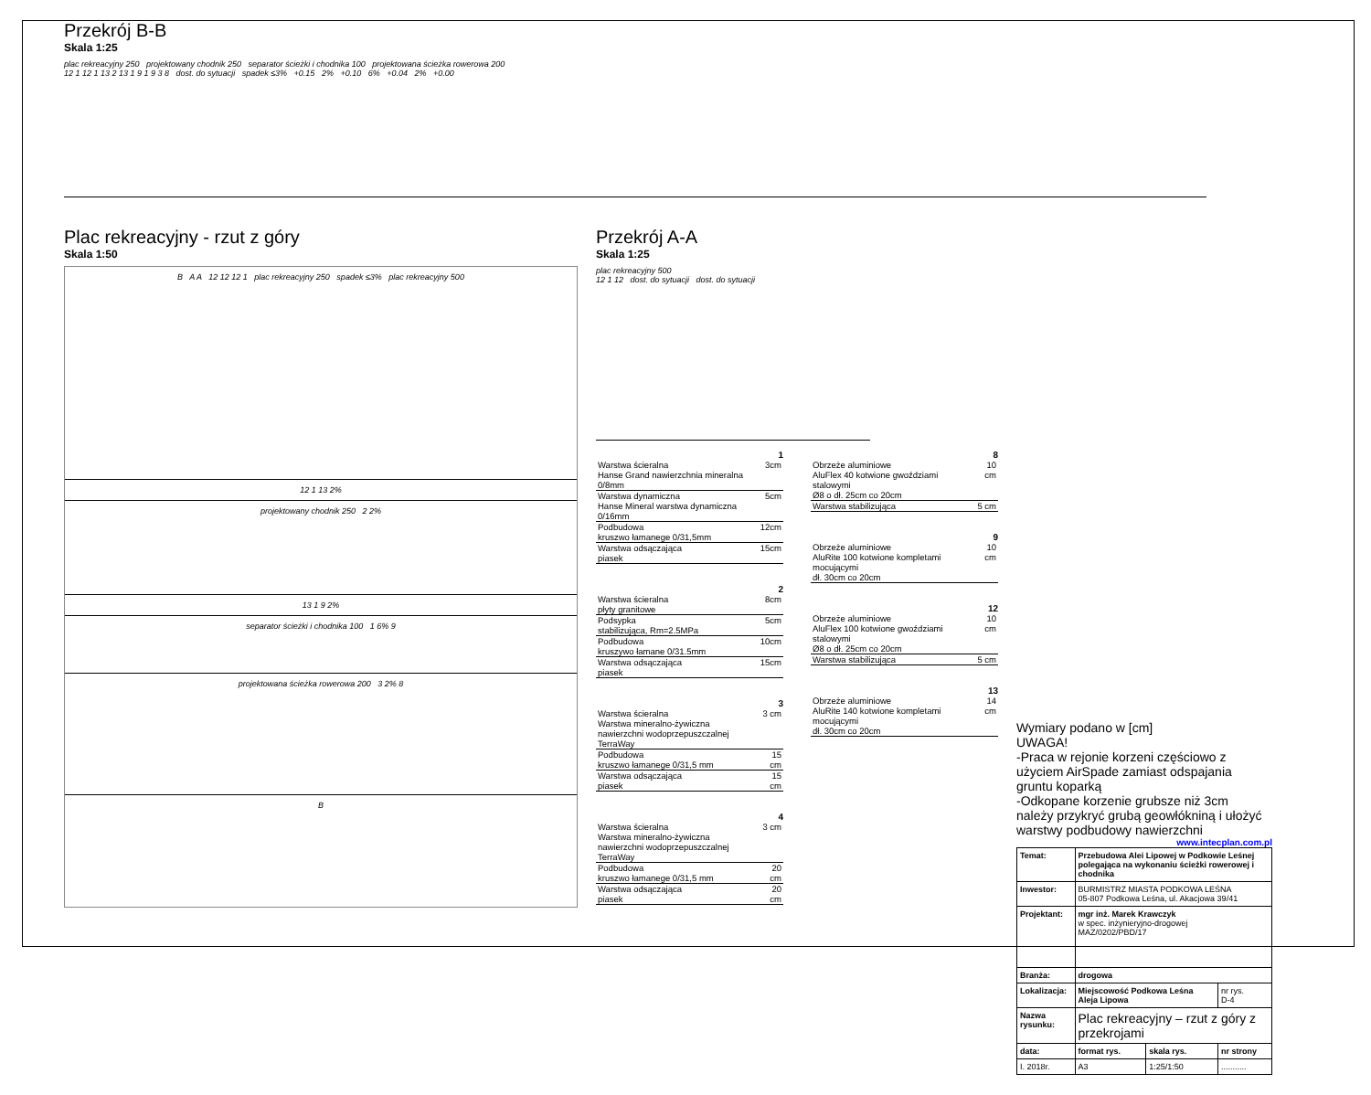Przekrój B-B
Skala 1:25
plac rekreacyjny 250 projektowany chodnik 250 separator ścieżki i chodnika 100 projektowana ścieżka rowerowa 200
12 1 12 1 13 2 13 1 9 1 9 3 8 dost. do sytuacji spadek ≤3% +0.15 2% +0.10 6% +0.04 2% +0.00
Plac rekreacyjny - rzut z góry
Skala 1:50
B A A 12 12 12 1 plac rekreacyjny 250 spadek ≤3% plac rekreacyjny 500
12 1 13 2%
projektowany chodnik 250 2 2%
13 1 9 2%
separator ścieżki i chodnika 100 1 6% 9
projektowana ścieżka rowerowa 200 3 2% 8
B
Przekrój A-A
Skala 1:25
plac rekreacyjny 500
12 1 12 dost. do sytuacji dost. do sytuacji
1
| Warstwa ścieralna Hanse Grand nawierzchnia mineralna 0/8mm | 3cm |
| Warstwa dynamiczna Hanse Mineral warstwa dynamiczna 0/16mm | 5cm |
| Podbudowa kruszwo łamanege 0/31,5mm | 12cm |
| Warstwa odsączająca piasek | 15cm |
2
| Warstwa ścieralna płyty granitowe | 8cm |
| Podsypka stabilizująca, Rm=2.5MPa | 5cm |
| Podbudowa kruszywo łamane 0/31.5mm | 10cm |
| Warstwa odsączająca piasek | 15cm |
3
| Warstwa ścieralna Warstwa mineralno-żywiczna nawierzchni wodoprzepuszczalnej TerraWay | 3 cm |
| Podbudowa kruszwo łamanege 0/31,5 mm | 15 cm |
| Warstwa odsączająca piasek | 15 cm |
4
| Warstwa ścieralna Warstwa mineralno-żywiczna nawierzchni wodoprzepuszczalnej TerraWay | 3 cm |
| Podbudowa kruszwo łamanege 0/31,5 mm | 20 cm |
| Warstwa odsączająca piasek | 20 cm |
8
| Obrzeże aluminiowe AluFlex 40 kotwione gwoździami stalowymi Ø8 o dł. 25cm co 20cm | 10 cm |
| Warstwa stabilizująca | 5 cm |
9
| Obrzeże aluminiowe AluRite 100 kotwione kompletami mocującymi dł. 30cm co 20cm | 10 cm |
12
| Obrzeże aluminiowe AluFlex 100 kotwione gwoździami stalowymi Ø8 o dł. 25cm co 20cm | 10 cm |
| Warstwa stabilizująca | 5 cm |
13
| Obrzeże aluminiowe AluRite 140 kotwione kompletami mocującymi dł. 30cm co 20cm | 14 cm |
Wymiary podano w [cm]
UWAGA!
-Praca w rejonie korzeni częściowo z użyciem AirSpade zamiast odspajania gruntu koparką
-Odkopane korzenie grubsze niż 3cm należy przykryć grubą geowłókniną i ułożyć warstwy podbudowy nawierzchni
www.intecplan.com.pl
| Temat: | Przebudowa Alei Lipowej w Podkowie Leśnej polegająca na wykonaniu ścieżki rowerowej i chodnika | | |
| Inwestor: | BURMISTRZ MIASTA PODKOWA LEŚNA 05-807 Podkowa Leśna, ul. Akacjowa 39/41 | | |
| Projektant: | mgr inż. Marek Krawczyk w spec. inżynieryjno-drogowej MAZ/0202/PBD/17 | | |
| Branża: | drogowa | | |
| Lokalizacja: | Miejscowość Podkowa Leśna Aleja Lipowa | | nr rys. D-4 |
| Nazwa rysunku: | Plac rekreacyjny – rzut z góry z przekrojami | | |
| data: | format rys. | skala rys. | nr strony |
| I. 2018r. | A3 | 1:25/1:50 | ........... |